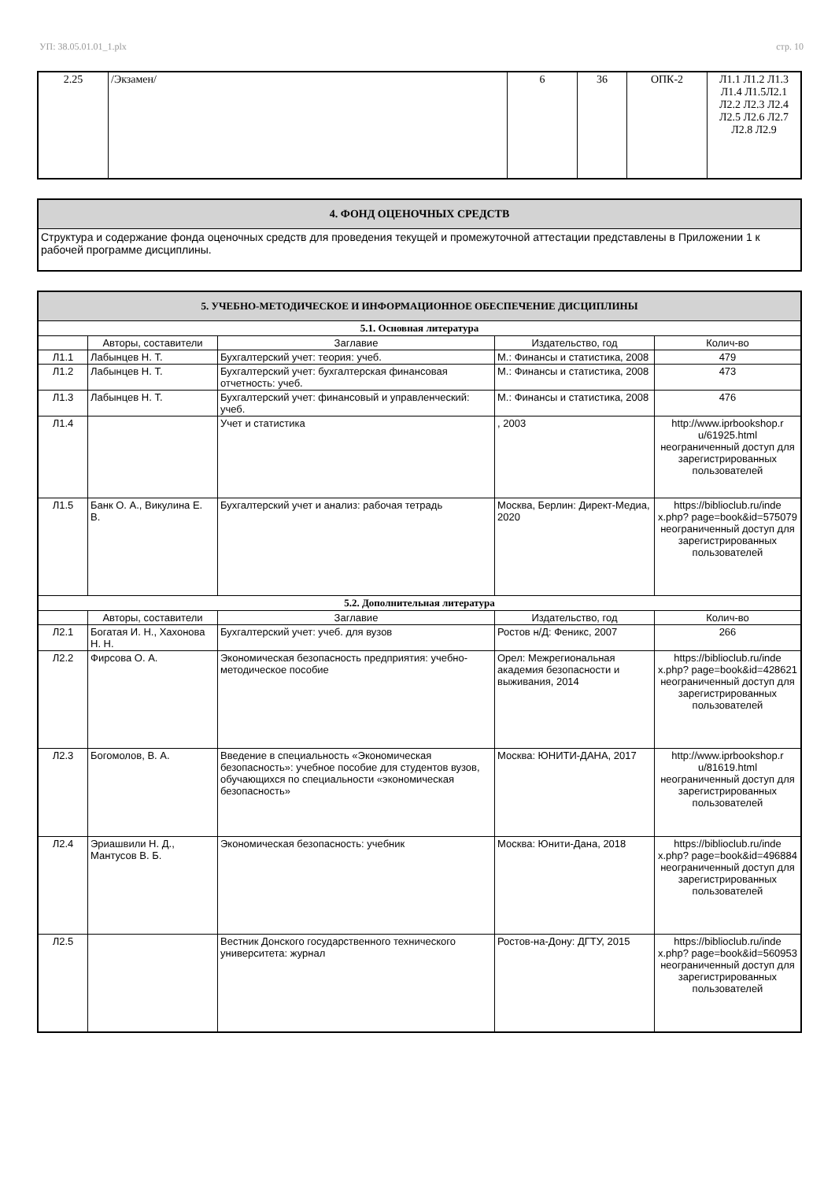УП: 38.05.01.01_1.plx стр. 10
| 2.25 | /Экзамен/ | 6 | 36 | ОПК-2 | Л1.1 Л1.2 Л1.3 Л1.4 Л1.5Л2.1 Л2.2 Л2.3 Л2.4 Л2.5 Л2.6 Л2.7 Л2.8 Л2.9 |
| 4. ФОНД ОЦЕНОЧНЫХ СРЕДСТВ |
| Структура и содержание фонда оценочных средств для проведения текущей и промежуточной аттестации представлены в Приложении 1 к рабочей программе дисциплины. |
| 5. УЧЕБНО-МЕТОДИЧЕСКОЕ И ИНФОРМАЦИОННОЕ ОБЕСПЕЧЕНИЕ ДИСЦИПЛИНЫ | | | | |
| 5.1. Основная литература | | | | |
| | Авторы, составители | Заглавие | Издательство, год | Колич-во |
| Л1.1 | Лабынцев Н. Т. | Бухгалтерский учет: теория: учеб. | М.: Финансы и статистика, 2008 | 479 |
| Л1.2 | Лабынцев Н. Т. | Бухгалтерский учет: бухгалтерская финансовая отчетность: учеб. | М.: Финансы и статистика, 2008 | 473 |
| Л1.3 | Лабынцев Н. Т. | Бухгалтерский учет: финансовый и управленческий: учеб. | М.: Финансы и статистика, 2008 | 476 |
| Л1.4 | | Учет и статистика | , 2003 | http://www.iprbookshop.r u/61925.html неограниченный доступ для зарегистрированных пользователей |
| Л1.5 | Банк О. А., Викулина Е. В. | Бухгалтерский учет и анализ: рабочая тетрадь | Москва, Берлин: Директ-Медиа, 2020 | https://biblioclub.ru/inde x.php? page=book&id=575079 неограниченный доступ для зарегистрированных пользователей |
| 5.2. Дополнительная литература | | | | |
| | Авторы, составители | Заглавие | Издательство, год | Колич-во |
| Л2.1 | Богатая И. Н., Хахонова Н. Н. | Бухгалтерский учет: учеб. для вузов | Ростов н/Д: Феникс, 2007 | 266 |
| Л2.2 | Фирсова О. А. | Экономическая безопасность предприятия: учебно-методическое пособие | Орел: Межрегиональная академия безопасности и выживания, 2014 | https://biblioclub.ru/inde x.php? page=book&id=428621 неограниченный доступ для зарегистрированных пользователей |
| Л2.3 | Богомолов, В. А. | Введение в специальность «Экономическая безопасность»: учебное пособие для студентов вузов, обучающихся по специальности «экономическая безопасность» | Москва: ЮНИТИ-ДАНА, 2017 | http://www.iprbookshop.r u/81619.html неограниченный доступ для зарегистрированных пользователей |
| Л2.4 | Эриашвили Н. Д., Мантусов В. Б. | Экономическая безопасность: учебник | Москва: Юнити-Дана, 2018 | https://biblioclub.ru/inde x.php? page=book&id=496884 неограниченный доступ для зарегистрированных пользователей |
| Л2.5 | | Вестник Донского государственного технического университета: журнал | Ростов-на-Дону: ДГТУ, 2015 | https://biblioclub.ru/inde x.php? page=book&id=560953 неограниченный доступ для зарегистрированных пользователей |